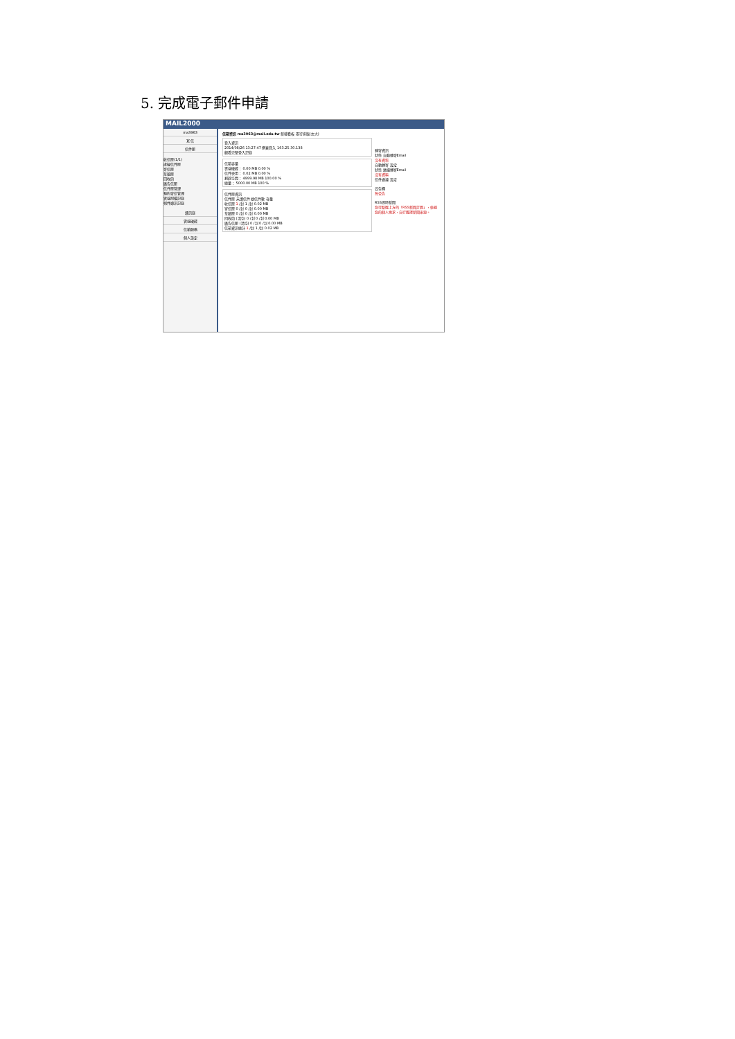5. 完成電子郵件申請
MAIL2000
ma3963
寫 信
信件匣
收信匣(1/1)
虛擬信件匣
寄信匣
草稿匣
回收筒
廣告信匣
信件匣管理
預約寄信管理
雲端附檔記錄
郵件通訊記錄
通訊錄
雲端硬碟
信箱服務
個人設定
信箱資訊 ma3963@mail.edu.tw 新增看板 兩行排版(左大)
登入資訊
2014/08/26 13:27:47 網頁登入 163.25.30.138
觀看完整登入記錄
信箱容量
雲端硬碟： 0.00 MB 0.00 %
信件使用： 0.02 MB 0.00 %
剩餘空間： 4999.98 MB 100.00 %
總量： 5000.00 MB 100 %
信件匣資訊
信件匣 未讀信件 總信件數 容量
收信匣 1 /封 1 /封 0.02 MB
寄信匣 0 /封 0 /封 0.00 MB
草稿匣 0 /封 0 /封 0.00 MB
回收筒 (清空) 0 /封 0 /封 0.00 MB
廣告信匣 (清空) 0 /封 0 /封 0.00 MB
信箱資訊總計 1 /封 1 /封 0.02 MB
轉寄資訊
狀態 自動轉寄Email
沒有資料
自動轉寄 設定
狀態 過濾轉寄Email
沒有資料
信件過濾 設定
公告欄
無公告
RSS即時新聞
您可點選上方的「RSS新聞訂閱」，依據您的個人需求，自行選擇新聞來源。